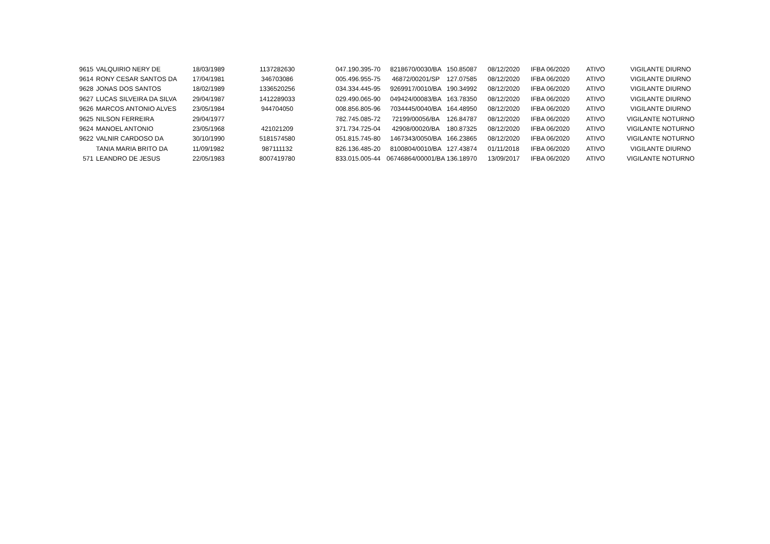| 9615 | VALQUIRIO NERY DE | 18/03/1989 | 1137282630 | | 047.190.395-70 | 8218670/0030/BA | 150.85087 | 08/12/2020 | IFBA 06/2020 | ATIVO | VIGILANTE DIURNO |
| 9614 | RONY CESAR SANTOS DA | 17/04/1981 | 346703086 | | 005.496.955-75 | 46872/00201/SP | 127.07585 | 08/12/2020 | IFBA 06/2020 | ATIVO | VIGILANTE DIURNO |
| 9628 | JONAS DOS SANTOS | 18/02/1989 | 1336520256 | | 034.334.445-95 | 9269917/0010/BA | 190.34992 | 08/12/2020 | IFBA 06/2020 | ATIVO | VIGILANTE DIURNO |
| 9627 | LUCAS SILVEIRA DA SILVA | 29/04/1987 | 1412289033 | | 029.490.065-90 | 049424/00083/BA | 163.78350 | 08/12/2020 | IFBA 06/2020 | ATIVO | VIGILANTE DIURNO |
| 9626 | MARCOS ANTONIO ALVES | 23/05/1984 | 944704050 | | 008.856.805-96 | 7034445/0040/BA | 164.48950 | 08/12/2020 | IFBA 06/2020 | ATIVO | VIGILANTE DIURNO |
| 9625 | NILSON FERREIRA | 29/04/1977 | | | 782.745.085-72 | 72199/00056/BA | 126.84787 | 08/12/2020 | IFBA 06/2020 | ATIVO | VIGILANTE NOTURNO |
| 9624 | MANOEL ANTONIO | 23/05/1968 | 421021209 | | 371.734.725-04 | 42908/00020/BA | 180.87325 | 08/12/2020 | IFBA 06/2020 | ATIVO | VIGILANTE NOTURNO |
| 9622 | VALNIR CARDOSO DA | 30/10/1990 | 5181574580 | | 051.815.745-80 | 1467343/0050/BA | 166.23865 | 08/12/2020 | IFBA 06/2020 | ATIVO | VIGILANTE NOTURNO |
| | TANIA MARIA BRITO DA | 11/09/1982 | 987111132 | | 826.136.485-20 | 8100804/0010/BA | 127.43874 | 01/11/2018 | IFBA 06/2020 | ATIVO | VIGILANTE DIURNO |
| 571 | LEANDRO DE JESUS | 22/05/1983 | 8007419780 | | 833.015.005-44 | 06746864/00001/BA | 136.18970 | 13/09/2017 | IFBA 06/2020 | ATIVO | VIGILANTE NOTURNO |